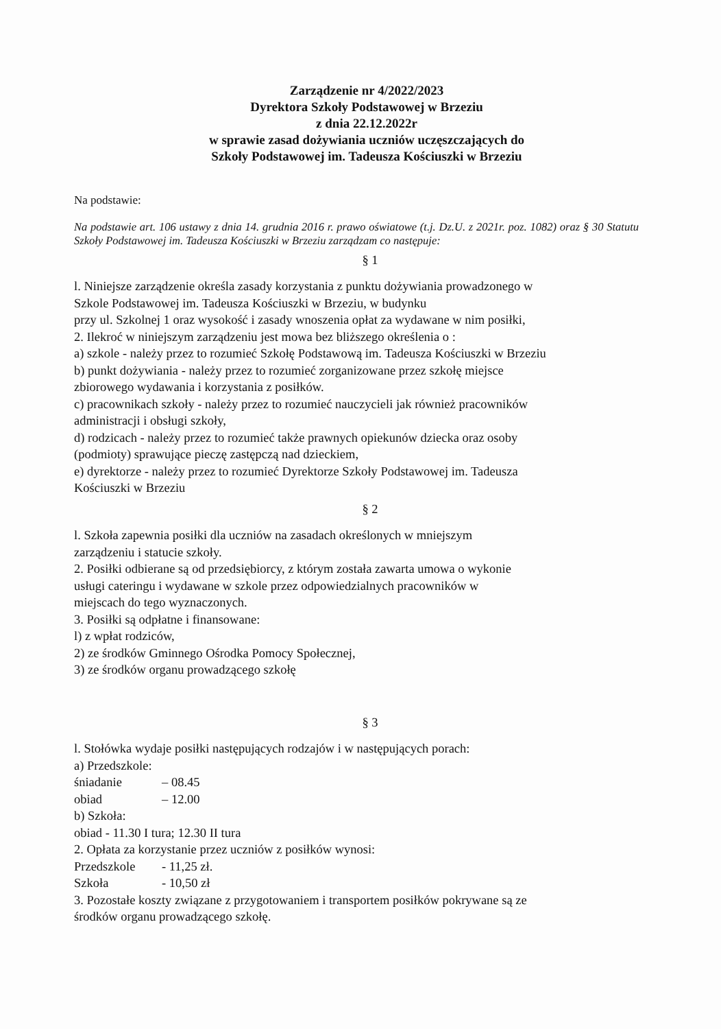Zarządzenie nr 4/2022/2023
Dyrektora Szkoły Podstawowej w Brzeziu
z dnia 22.12.2022r
w sprawie zasad dożywiania uczniów uczęszczających do
Szkoły Podstawowej im. Tadeusza Kościuszki w Brzeziu
Na podstawie:
Na podstawie art. 106 ustawy z dnia 14. grudnia 2016 r. prawo oświatowe (t.j. Dz.U. z 2021r. poz. 1082) oraz § 30 Statutu Szkoły Podstawowej im. Tadeusza Kościuszki w Brzeziu zarządzam co następuje:
§ 1
l. Niniejsze zarządzenie określa zasady korzystania z punktu dożywiania prowadzonego w
Szkole Podstawowej im. Tadeusza Kościuszki w Brzeziu, w budynku
przy ul. Szkolnej 1 oraz wysokość i zasady wnoszenia opłat za wydawane w nim posiłki,
2. Ilekroć w niniejszym zarządzeniu jest mowa bez bliższego określenia o :
a) szkole - należy przez to rozumieć Szkołę Podstawową im. Tadeusza Kościuszki w Brzeziu
b) punkt dożywiania - należy przez to rozumieć zorganizowane przez szkołę miejsce
zbiorowego wydawania i korzystania z posiłków.
c) pracownikach szkoły - należy przez to rozumieć nauczycieli jak również pracowników
administracji i obsługi szkoły,
d) rodzicach - należy przez to rozumieć także prawnych opiekunów dziecka oraz osoby
(podmioty) sprawujące pieczę zastępczą nad dzieckiem,
e) dyrektorze - należy przez to rozumieć Dyrektorze Szkoły Podstawowej im. Tadeusza
Kościuszki w Brzeziu
§ 2
l. Szkoła zapewnia posiłki dla uczniów na zasadach określonych w mniejszym
zarządzeniu i statucie szkoły.
2. Posiłki odbierane są od przedsiębiorcy, z którym została zawarta umowa o wykonie
usługi cateringu i wydawane w szkole przez odpowiedzialnych pracowników w
miejscach do tego wyznaczonych.
3. Posiłki są odpłatne i finansowane:
l) z wpłat rodziców,
2) ze środków Gminnego Ośrodka Pomocy Społecznej,
3) ze środków organu prowadzącego szkołę
§ 3
l. Stołówka wydaje posiłki następujących rodzajów i w następujących porach:
a) Przedszkole:
śniadanie – 08.45
obiad – 12.00
b) Szkoła:
obiad - 11.30 I tura; 12.30 II tura
2. Opłata za korzystanie przez uczniów z posiłków wynosi:
Przedszkole - 11,25 zł.
Szkoła - 10,50 zł
3. Pozostałe koszty związane z przygotowaniem i transportem posiłków pokrywane są ze
środków organu prowadzącego szkołę.